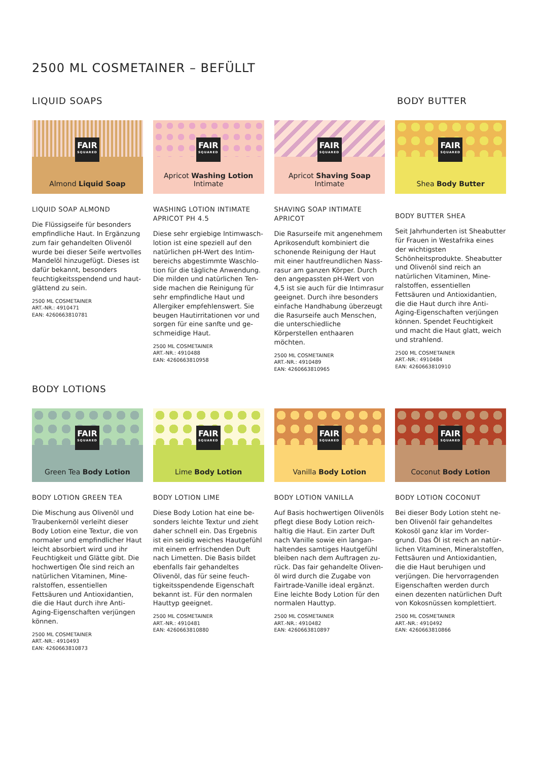2500 ML COSMETAINER – BEFÜLLT
LIQUID SOAPS BODY BUTTER
FAIR
SQUARED
Almond Liquid Soap
LIQUID SOAP ALMOND
Die Flüssigseife für besonders empfindliche Haut. In Ergänzung zum fair gehandelten Olivenöl wurde bei dieser Seife wertvolles Mandelöl hinzugefügt. Dieses ist dafür bekannt, besonders feuchtigkeitsspendend und haut­glättend zu sein.
2500 ML COSMETAINER
ART.-NR.: 4910471
EAN: 4260663810781
FAIR
SQUARED
Apricot Washing Lotion Intimate
WASHING LOTION INTIMATE APRICOT PH 4.5
Diese sehr ergiebige Intimwasch­lotion ist eine speziell auf den natürlichen pH-Wert des Intim­bereichs abgestimmte Waschlo­tion für die tägliche Anwendung. Die milden und natürlichen Ten­side machen die Reinigung für sehr empfindliche Haut und Allergiker empfehlenswert. Sie beugen Hautirritationen vor und sorgen für eine sanfte und ge­schmeidige Haut.
2500 ML COSMETAINER
ART.-NR.: 4910488
EAN: 4260663810958
FAIR
SQUARED
Apricot Shaving Soap Intimate
SHAVING SOAP INTIMATE APRICOT
Die Rasurseife mit angenehmem Aprikosenduft kombiniert die schonende Reinigung der Haut mit einer hautfreundlichen Nass­rasur am ganzen Körper. Durch den angepassten pH-Wert von 4,5 ist sie auch für die Intim­rasur geeignet. Durch ihre be­sonders einfache Handhabung überzeugt die Rasurseife auch Menschen, die unterschiedliche Körperstellen enthaaren möchten.
2500 ML COSMETAINER
ART.-NR.: 4910489
EAN: 4260663810965
FAIR
SQUARED
Shea Body Butter
BODY BUTTER SHEA
Seit Jahrhunderten ist Sheabutter für Frauen in Westafrika eines der wichtigsten Schönheitsprodukte. Sheabutter und Olivenöl sind reich an natürlichen Vitaminen, Mine­ralstoffen, essentiellen Fettsäuren und Antioxidantien, die die Haut durch ihre Anti-Aging-Eigenschaf­ten verjüngen können. Spendet Feuchtigkeit und macht die Haut glatt, weich und strahlend.
2500 ML COSMETAINER
ART.-NR.: 4910484
EAN: 4260663810910
BODY LOTIONS
FAIR
SQUARED
Green Tea Body Lotion
BODY LOTION GREEN TEA
Die Mischung aus Olivenöl und Traubenkernöl verleiht dieser Body Lotion eine Textur, die von normaler und empfindlicher Haut leicht absorbiert wird und ihr Feuchtigkeit und Glätte gibt. Die hochwertigen Öle sind reich an natürlichen Vitaminen, Mine­ralstoffen, essentiellen Fettsäuren und Antioxidantien, die die Haut durch ihre Anti-Aging-Eigen­schaften verjüngen können.
2500 ML COSMETAINER
ART.-NR.: 4910493
EAN: 4260663810873
FAIR
SQUARED
Lime Body Lotion
BODY LOTION LIME
Diese Body Lotion hat eine be­sonders leichte Textur und zieht daher schnell ein. Das Ergebnis ist ein seidig weiches Hautge­fühl mit einem erfrischenden Duft nach Limetten. Die Basis bildet ebenfalls fair gehandeltes Olivenöl, das für seine feuch­tigkeitsspendende Eigenschaft bekannt ist. Für den normalen Hauttyp geeignet.
2500 ML COSMETAINER
ART.-NR.: 4910481
EAN: 4260663810880
FAIR
SQUARED
Vanilla Body Lotion
BODY LOTION VANILLA
Auf Basis hochwertigen Olivenöls pflegt diese Body Lotion reich­haltig die Haut. Ein zarter Duft nach Vanille sowie ein langan­haltendes samtiges Hautgefühl bleiben nach dem Auftragen zu­rück. Das fair gehandelte Oliven­öl wird durch die Zugabe von Fairtrade-Vanille ideal ergänzt. Eine leichte Body Lotion für den normalen Hauttyp.
2500 ML COSMETAINER
ART.-NR.: 4910482
EAN: 4260663810897
FAIR
SQUARED
Coconut Body Lotion
BODY LOTION COCONUT
Bei dieser Body Lotion steht ne­ben Olivenöl fair gehandeltes Kokosöl ganz klar im Vorder­grund. Das Öl ist reich an natür­lichen Vitaminen, Mineralstoffen, Fettsäuren und Antioxidantien, die die Haut beruhigen und verjüngen. Die hervorragenden Eigenschaften werden durch einen dezenten natürlichen Duft von Kokosnüssen komplettiert.
2500 ML COSMETAINER
ART.-NR.: 4910492
EAN: 4260663810866